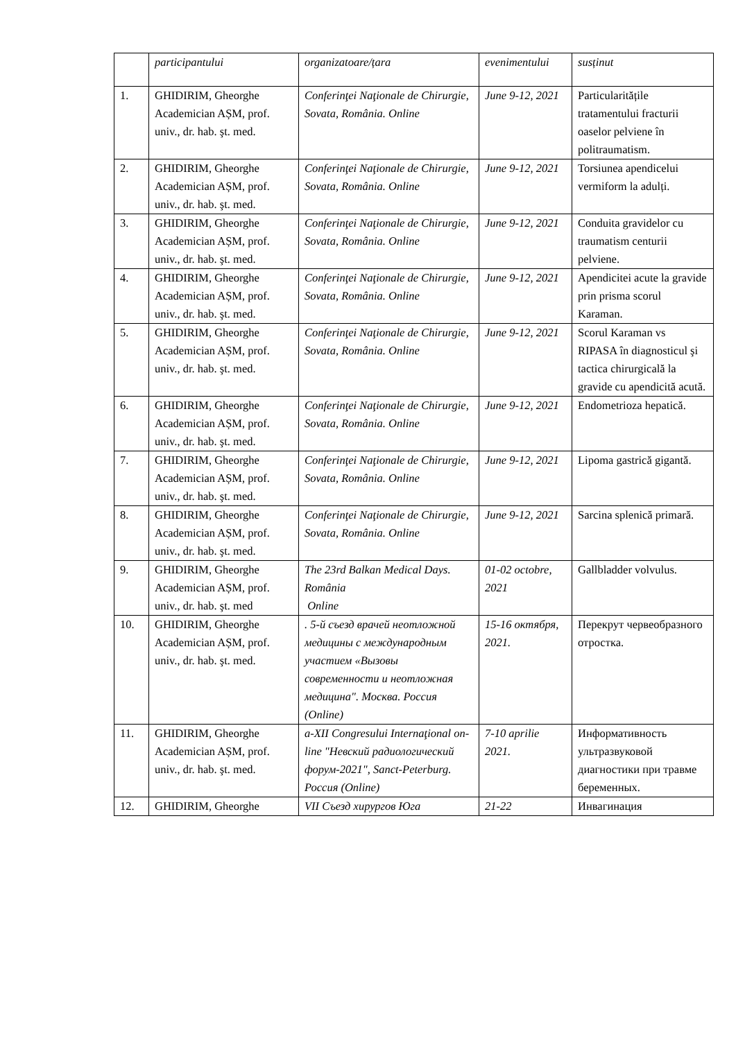| | participantului | organizatoare/țara | evenimentului | susținut |
| 1. | GHIDIRIM, Gheorghe Academician AȘM, prof. univ., dr. hab. şt. med. | Conferinţei Naţionale de Chirurgie, Sovata, România. Online | June 9-12, 2021 | Particularitățile tratamentului fracturii oaselor pelviene în politraumatism. |
| 2. | GHIDIRIM, Gheorghe Academician AȘM, prof. univ., dr. hab. şt. med. | Conferinţei Naţionale de Chirurgie, Sovata, România. Online | June 9-12, 2021 | Torsiunea apendicelui vermiform la adulți. |
| 3. | GHIDIRIM, Gheorghe Academician AȘM, prof. univ., dr. hab. şt. med. | Conferinţei Naţionale de Chirurgie, Sovata, România. Online | June 9-12, 2021 | Conduita gravidelor cu traumatism centurii pelviene. |
| 4. | GHIDIRIM, Gheorghe Academician AȘM, prof. univ., dr. hab. şt. med. | Conferinţei Naţionale de Chirurgie, Sovata, România. Online | June 9-12, 2021 | Apendicitei acute la gravide prin prisma scorul Karaman. |
| 5. | GHIDIRIM, Gheorghe Academician AȘM, prof. univ., dr. hab. şt. med. | Conferinţei Naţionale de Chirurgie, Sovata, România. Online | June 9-12, 2021 | Scorul Karaman vs RIPASA în diagnosticul şi tactica chirurgicală la gravide cu apendicită acută. |
| 6. | GHIDIRIM, Gheorghe Academician AȘM, prof. univ., dr. hab. şt. med. | Conferinţei Naţionale de Chirurgie, Sovata, România. Online | June 9-12, 2021 | Endometrioza hepatică. |
| 7. | GHIDIRIM, Gheorghe Academician AȘM, prof. univ., dr. hab. şt. med. | Conferinţei Naţionale de Chirurgie, Sovata, România. Online | June 9-12, 2021 | Lipoma gastrică gigantă. |
| 8. | GHIDIRIM, Gheorghe Academician AȘM, prof. univ., dr. hab. şt. med. | Conferinţei Naţionale de Chirurgie, Sovata, România. Online | June 9-12, 2021 | Sarcina splenică primară. |
| 9. | GHIDIRIM, Gheorghe Academician AȘM, prof. univ., dr. hab. şt. med | The 23rd Balkan Medical Days. România Online | 01-02 octobre, 2021 | Gallbladder volvulus. |
| 10. | GHIDIRIM, Gheorghe Academician AȘM, prof. univ., dr. hab. şt. med. | . 5-й съезд врачей неотложной медицины с международным участием «Вызовы современности и неотложная медицина". Москва. Россия (Online) | 15-16 октября, 2021. | Перекрут червеобразного отростка. |
| 11. | GHIDIRIM, Gheorghe Academician AȘM, prof. univ., dr. hab. şt. med. | a-XII Congresului Internaţional on-line "Невский радиологический форум-2021", Sanct-Peterburg. Россия (Online) | 7-10 aprilie 2021. | Информативность ультразвуковой диагностики при травме беременных. |
| 12. | GHIDIRIM, Gheorghe | VII Съезд хирургов Юга | 21-22 | Инвагинация |